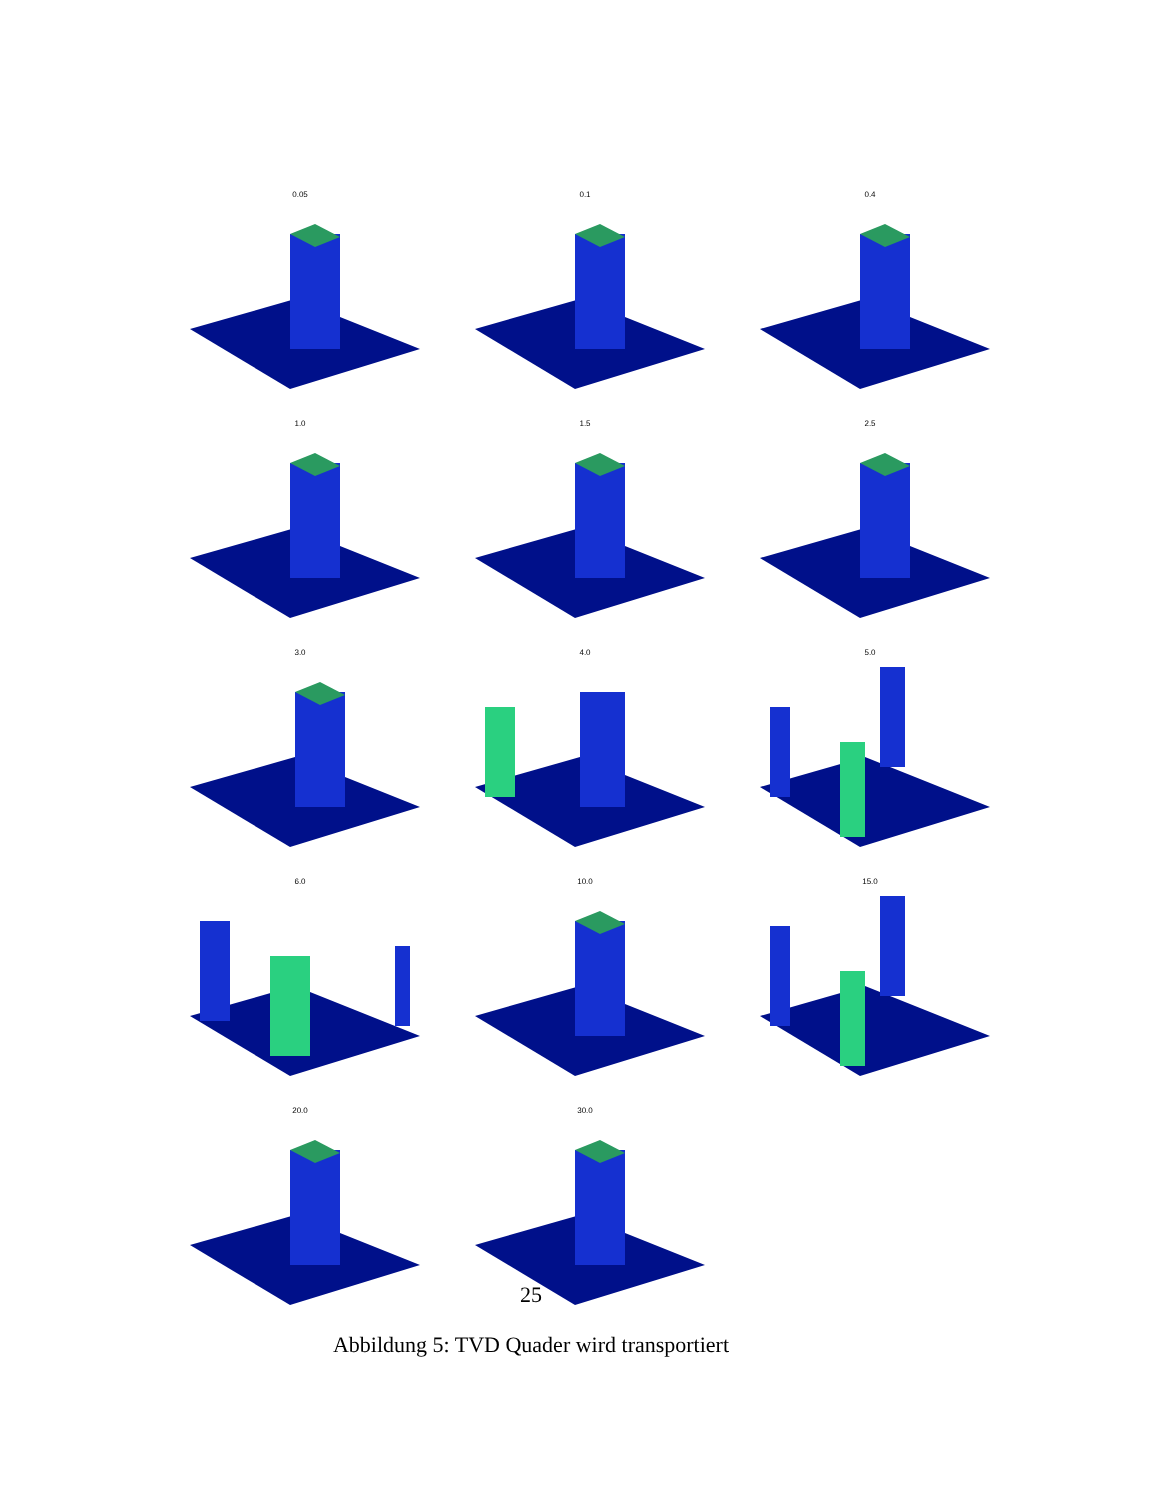0.05
0.1
0.4
1.0
1.5
2.5
3.0
4.0
5.0
6.0
10.0
15.0
20.0
30.0
25
Abbildung 5: TVD Quader wird transportiert